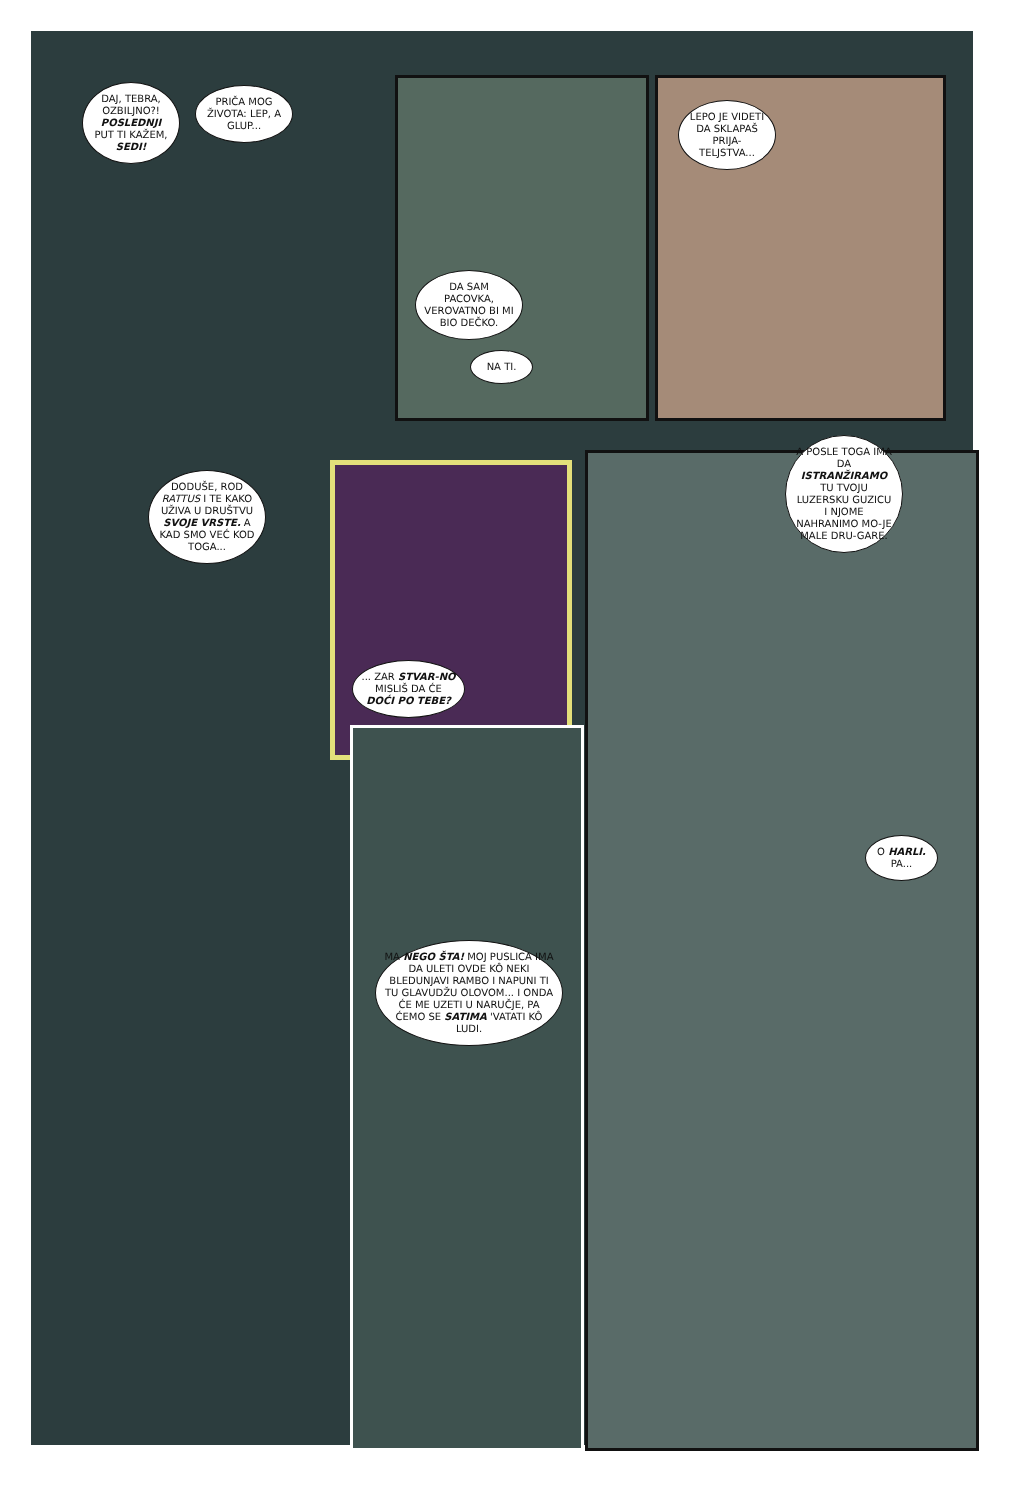DAJ, TEBRA, OZBILJNO?! POSLEDNJI PUT TI KAŽEM, SEDI!
PRIČA MOG ŽIVOTA: LEP, A GLUP...
LEPO JE VIDETI DA SKLAPAŠ PRIJA-TELJSTVA...
DA SAM PACOVKA, VEROVATNO BI MI BIO DEČKO.
NA TI.
DODUŠE, ROD RATTUS I TE KAKO UŽIVA U DRUŠTVU SVOJE VRSTE. A KAD SMO VEĆ KOD TOGA...
A POSLE TOGA IMA DA ISTRANŽIRAMO TU TVOJU LUZERSKU GUZICU I NJOME NAHRANIMO MO-JE MALE DRU-GARE.
... ZAR STVAR-NO MISLIŠ DA ĆE DOĆI PO TEBE?
O HARLI. PA...
MA NEGO ŠTA! MOJ PUSLICA IMA DA ULETI OVDE KÔ NEKI BLEDUNJAVI RAMBO I NAPUNI TI TU GLAVUDŽU OLOVOM... I ONDA ĆE ME UZETI U NARUČJE, PA ĆEMO SE SATIMA 'VATATI KÔ LUDI.